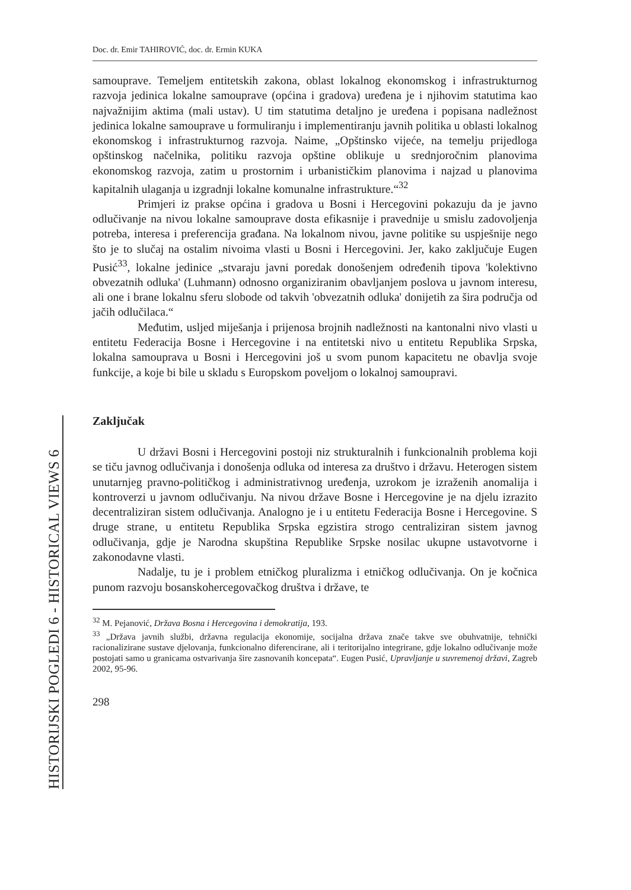HISTORIJSKI POGLEDI 6 - HISTORICAL VIEWS 6
Doc. dr. Emir TAHIROVIĆ, doc. dr. Ermin KUKA
samouprave. Temeljem entitetskih zakona, oblast lokalnog ekonomskog i infrastrukturnog razvoja jedinica lokalne samouprave (općina i gradova) uređena je i njihovim statutima kao najvažnijim aktima (mali ustav). U tim statutima detaljno je uređena i popisana nadležnost jedinica lokalne samouprave u formuliranju i implementiranju javnih politika u oblasti lokalnog ekonomskog i infrastrukturnog razvoja. Naime, „Opštinsko vijeće, na temelju prijedloga opštinskog načelnika, politiku razvoja opštine oblikuje u srednjoročnim planovima ekonomskog razvoja, zatim u prostornim i urbanističkim planovima i najzad u planovima kapitalnih ulaganja u izgradnji lokalne komunalne infrastrukture.“<sup>32</sup>
Primjeri iz prakse općina i gradova u Bosni i Hercegovini pokazuju da je javno odlučivanje na nivou lokalne samouprave dosta efikasnije i pravednije u smislu zadovoljenja potreba, interesa i preferencija građana. Na lokalnom nivou, javne politike su uspješnije nego što je to slučaj na ostalim nivoima vlasti u Bosni i Hercegovini. Jer, kako zaključuje Eugen Pusić<sup>33</sup>, lokalne jedinice „stvaraju javni poredak donošenjem određenih tipova 'kolektivno obvezatnih odluka' (Luhmann) odnosno organiziranim obavljanjem poslova u javnom interesu, ali one i brane lokalnu sferu slobode od takvih 'obvezatnih odluka' donijetih za šira područja od jačih odlučilaca.“
Međutim, usljed miješanja i prijenosa brojnih nadležnosti na kantonalni nivo vlasti u entitetu Federacija Bosne i Hercegovine i na entitetski nivo u entitetu Republika Srpska, lokalna samouprava u Bosni i Hercegovini još u svom punom kapacitetu ne obavlja svoje funkcije, a koje bi bile u skladu s Europskom poveljom o lokalnoj samoupravi.
Zaključak
U državi Bosni i Hercegovini postoji niz strukturalnih i funkcionalnih problema koji se tiču javnog odlučivanja i donošenja odluka od interesa za društvo i državu. Heterogen sistem unutarnjeg pravno-političkog i administrativnog uređenja, uzrokom je izraženih anomalija i kontroverzi u javnom odlučivanju. Na nivou države Bosne i Hercegovine je na djelu izrazito decentraliziran sistem odlučivanja. Analogno je i u entitetu Federacija Bosne i Hercegovine. S druge strane, u entitetu Republika Srpska egzistira strogo centraliziran sistem javnog odlučivanja, gdje je Narodna skupština Republike Srpske nosilac ukupne ustavotvorne i zakonodavne vlasti.
Nadalje, tu je i problem etničkog pluralizma i etničkog odlučivanja. On je kočnica punom razvoju bosanskohercegovačkog društva i države, te
<sup>32</sup> M. Pejanović, Država Bosna i Hercegovina i demokratija, 193.
<sup>33</sup> „Država javnih službi, državna regulacija ekonomije, socijalna država znače takve sve obuhvatnije, tehnički racionalizirane sustave djelovanja, funkcionalno diferencirane, ali i teritorijalno integrirane, gdje lokalno odlučivanje može postojati samo u granicama ostvarivanja šire zasnovanih koncepata“. Eugen Pusić, Upravljanje u suvremenoj državi, Zagreb 2002, 95-96.
298